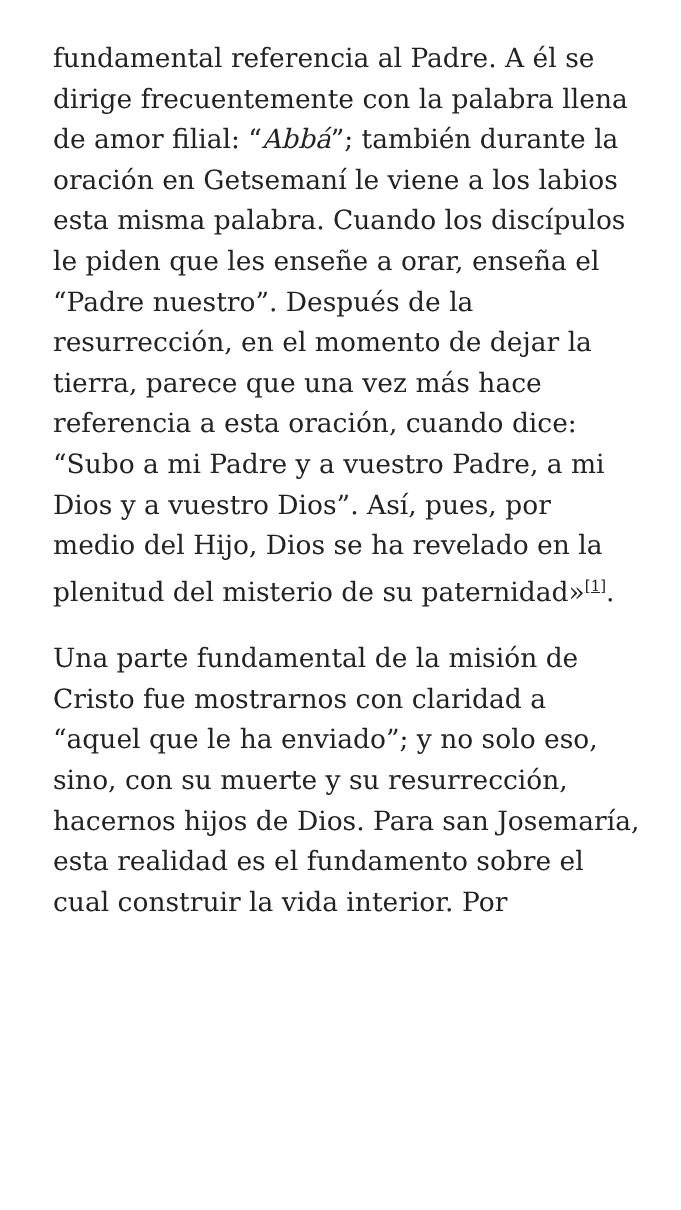fundamental referencia al Padre. A él se dirige frecuentemente con la palabra llena de amor filial: “Abbá”; también durante la oración en Getsemaní le viene a los labios esta misma palabra. Cuando los discípulos le piden que les enseñe a orar, enseña el “Padre nuestro”. Después de la resurrección, en el momento de dejar la tierra, parece que una vez más hace referencia a esta oración, cuando dice: “Subo a mi Padre y a vuestro Padre, a mi Dios y a vuestro Dios”. Así, pues, por medio del Hijo, Dios se ha revelado en la plenitud del misterio de su paternidad»<sup>[1]</sup>.
Una parte fundamental de la misión de Cristo fue mostrarnos con claridad a “aquel que le ha enviado”; y no solo eso, sino, con su muerte y su resurrección, hacernos hijos de Dios. Para san Josemaría, esta realidad es el fundamento sobre el cual construir la vida interior. Por